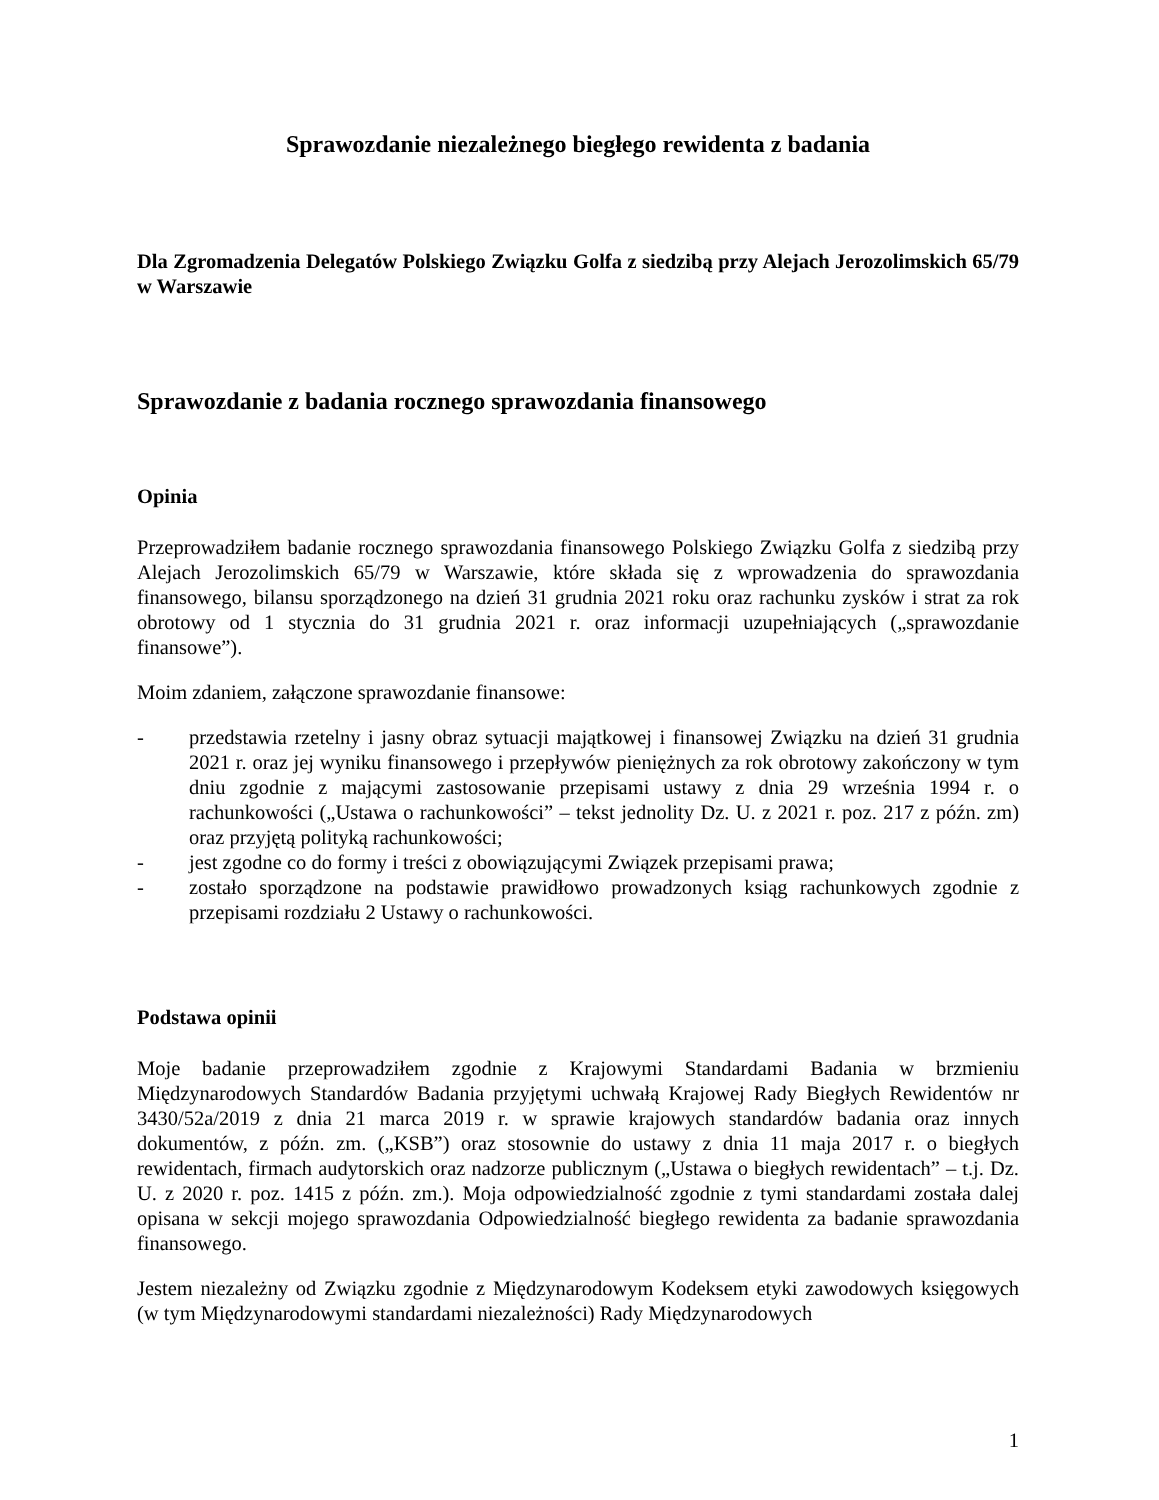Sprawozdanie niezależnego biegłego rewidenta z badania
Dla Zgromadzenia Delegatów Polskiego Związku Golfa z siedzibą przy Alejach Jerozolimskich 65/79 w Warszawie
Sprawozdanie z badania rocznego sprawozdania finansowego
Opinia
Przeprowadziłem badanie rocznego sprawozdania finansowego Polskiego Związku Golfa z siedzibą przy Alejach Jerozolimskich 65/79 w Warszawie, które składa się z wprowadzenia do sprawozdania finansowego, bilansu sporządzonego na dzień 31 grudnia 2021 roku oraz rachunku zysków i strat za rok obrotowy od 1 stycznia do 31 grudnia 2021 r. oraz informacji uzupełniających („sprawozdanie finansowe”).
Moim zdaniem, załączone sprawozdanie finansowe:
- przedstawia rzetelny i jasny obraz sytuacji majątkowej i finansowej Związku na dzień 31 grudnia 2021 r. oraz jej wyniku finansowego i przepływów pieniężnych za rok obrotowy zakończony w tym dniu zgodnie z mającymi zastosowanie przepisami ustawy z dnia 29 września 1994 r. o rachunkowości („Ustawa o rachunkowości” – tekst jednolity Dz. U. z 2021 r. poz. 217 z późn. zm) oraz przyjętą polityką rachunkowości;
- jest zgodne co do formy i treści z obowiązującymi Związek przepisami prawa;
- zostało sporządzone na podstawie prawidłowo prowadzonych ksiąg rachunkowych zgodnie z przepisami rozdziału 2 Ustawy o rachunkowości.
Podstawa opinii
Moje badanie przeprowadziłem zgodnie z Krajowymi Standardami Badania w brzmieniu Międzynarodowych Standardów Badania przyjętymi uchwałą Krajowej Rady Biegłych Rewidentów nr 3430/52a/2019 z dnia 21 marca 2019 r. w sprawie krajowych standardów badania oraz innych dokumentów, z późn. zm. („KSB”) oraz stosownie do ustawy z dnia 11 maja 2017 r. o biegłych rewidentach, firmach audytorskich oraz nadzorze publicznym („Ustawa o biegłych rewidentach” – t.j. Dz. U. z 2020 r. poz. 1415 z późn. zm.). Moja odpowiedzialność zgodnie z tymi standardami została dalej opisana w sekcji mojego sprawozdania Odpowiedzialność biegłego rewidenta za badanie sprawozdania finansowego.
Jestem niezależny od Związku zgodnie z Międzynarodowym Kodeksem etyki zawodowych księgowych (w tym Międzynarodowymi standardami niezależności) Rady Międzynarodowych
1